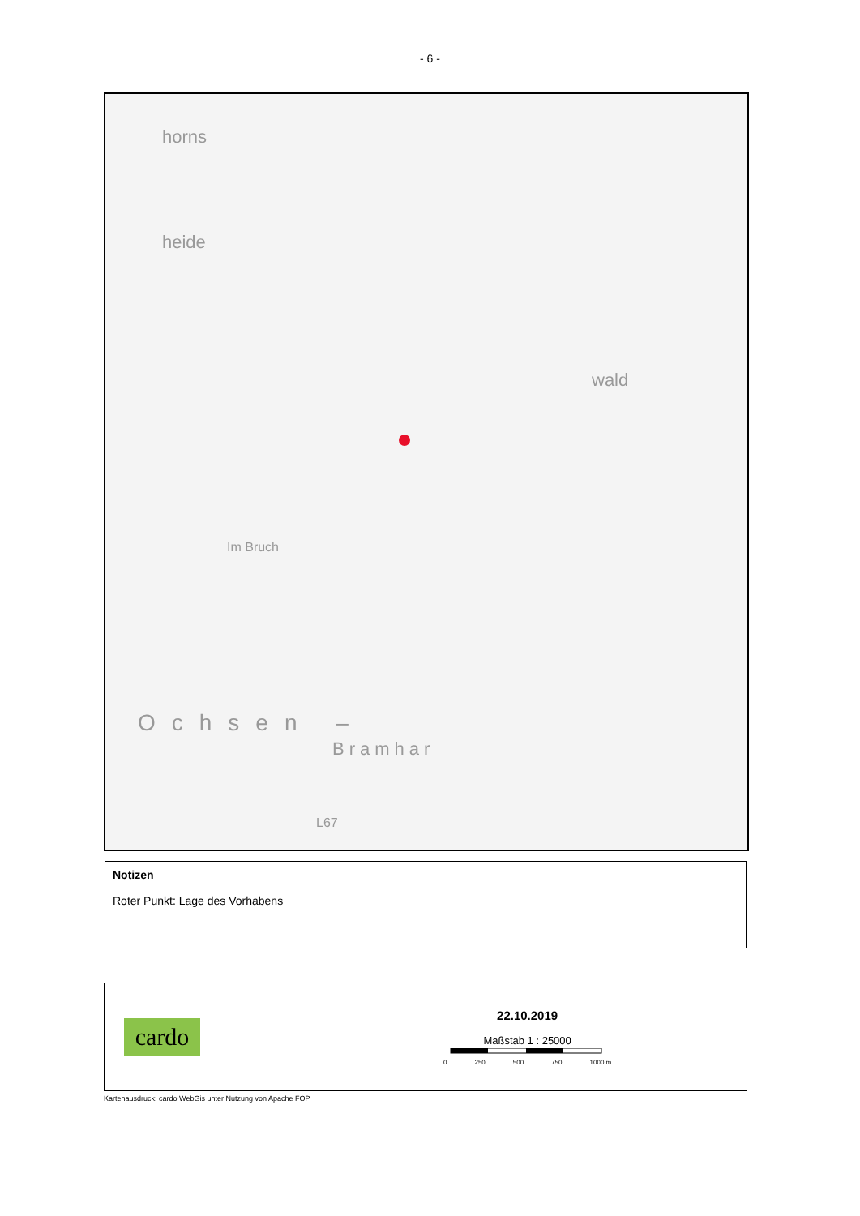- 6 -
horns
heide
wald
Ochsen –
Bramhar
Im Bruch
L67
Notizen
Roter Punkt: Lage des Vorhabens
cardo
22.10.2019
Maßstab 1 : 25000
0 250 500 750 1000 m
Kartenausdruck: cardo WebGis unter Nutzung von Apache FOP